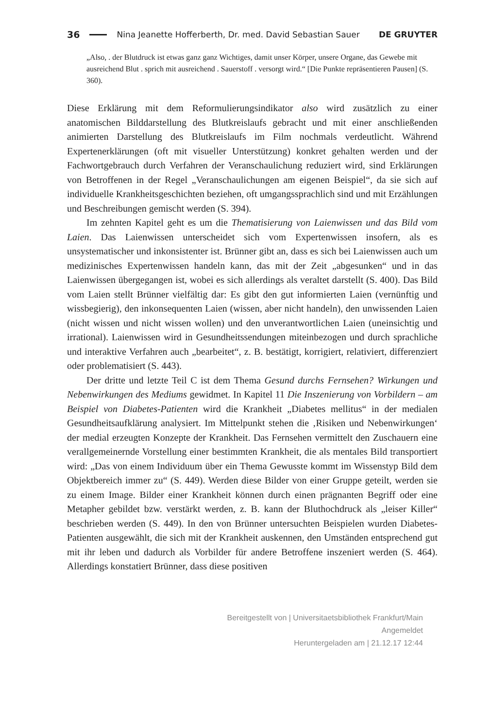36 Nina Jeanette Hofferberth, Dr. med. David Sebastian Sauer DE GRUYTER
„Also, . der Blutdruck ist etwas ganz ganz Wichtiges, damit unser Körper, unsere Organe, das Gewebe mit ausreichend Blut . sprich mit ausreichend . Sauerstoff . versorgt wird.“ [Die Punkte repräsentieren Pausen] (S. 360).
Diese Erklärung mit dem Reformulierungsindikator also wird zusätzlich zu einer anatomischen Bilddarstellung des Blutkreislaufs gebracht und mit einer anschließenden animierten Darstellung des Blutkreislaufs im Film nochmals verdeutlicht. Während Expertenerklärungen (oft mit visueller Unterstützung) konkret gehalten werden und der Fachwortgebrauch durch Verfahren der Veranschaulichung reduziert wird, sind Erklärungen von Betroffenen in der Regel „Veranschaulichungen am eigenen Beispiel“, da sie sich auf individuelle Krankheitsgeschichten beziehen, oft umgangssprachlich sind und mit Erzählungen und Beschreibungen gemischt werden (S. 394).
Im zehnten Kapitel geht es um die Thematisierung von Laienwissen und das Bild vom Laien. Das Laienwissen unterscheidet sich vom Expertenwissen insofern, als es unsystematischer und inkonsistenter ist. Brünner gibt an, dass es sich bei Laienwissen auch um medizinisches Expertenwissen handeln kann, das mit der Zeit „abgesunken“ und in das Laienwissen übergegangen ist, wobei es sich allerdings als veraltet darstellt (S. 400). Das Bild vom Laien stellt Brünner vielfältig dar: Es gibt den gut informierten Laien (vernünftig und wissbegierig), den inkonsequenten Laien (wissen, aber nicht handeln), den unwissenden Laien (nicht wissen und nicht wissen wollen) und den unverantwortlichen Laien (uneinsichtig und irrational). Laienwissen wird in Gesundheitssendungen miteinbezogen und durch sprachliche und interaktive Verfahren auch „bearbeitet“, z. B. bestätigt, korrigiert, relativiert, differenziert oder problematisiert (S. 443).
Der dritte und letzte Teil C ist dem Thema Gesund durchs Fernsehen? Wirkungen und Nebenwirkungen des Mediums gewidmet. In Kapitel 11 Die Inszenierung von Vorbildern – am Beispiel von Diabetes-Patienten wird die Krankheit „Diabetes mellitus“ in der medialen Gesundheitsaufklärung analysiert. Im Mittelpunkt stehen die ‚Risiken und Nebenwirkungen‘ der medial erzeugten Konzepte der Krankheit. Das Fernsehen vermittelt den Zuschauern eine verallgemeinernde Vorstellung einer bestimmten Krankheit, die als mentales Bild transportiert wird: „Das von einem Individuum über ein Thema Gewusste kommt im Wissenstyp Bild dem Objektbereich immer zu“ (S. 449). Werden diese Bilder von einer Gruppe geteilt, werden sie zu einem Image. Bilder einer Krankheit können durch einen prägnanten Begriff oder eine Metapher gebildet bzw. verstärkt werden, z. B. kann der Bluthochdruck als „leiser Killer“ beschrieben werden (S. 449). In den von Brünner untersuchten Beispielen wurden Diabetes-Patienten ausgewählt, die sich mit der Krankheit auskennen, den Umständen entsprechend gut mit ihr leben und dadurch als Vorbilder für andere Betroffene inszeniert werden (S. 464). Allerdings konstatiert Brünner, dass diese positiven
Bereitgestellt von | Universitaetsbibliothek Frankfurt/Main
Angemeldet
Heruntergeladen am | 21.12.17 12:44